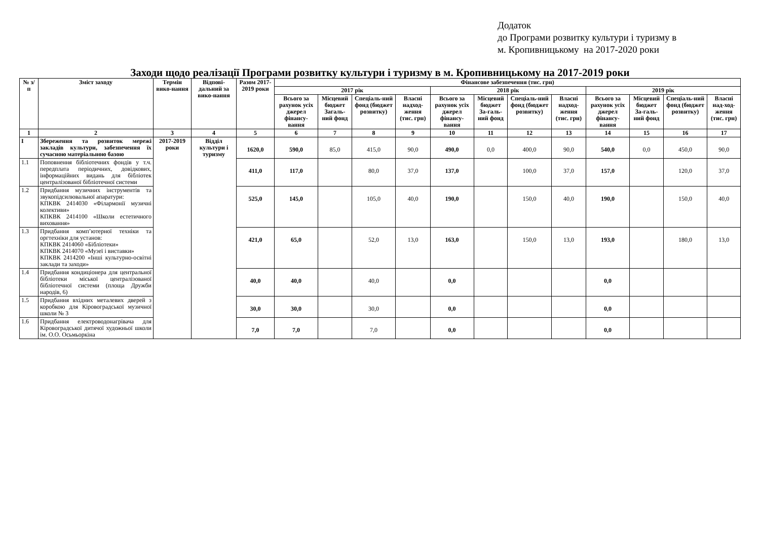Додаток
до Програми розвитку культури і туризму в
м. Кропивницькому на 2017-2020 роки
Заходи щодо реалізації Програми розвитку культури і туризму в м. Кропивницькому на 2017-2019 роки
| № з/п | Зміст заходу | Термін вико-нання | Відпові-дальний за вико-нання | Разом 2017-2019 роки | Фінансове забезпечення (тис. грн) | | | | | | | | | | | |
| --- | --- | --- | --- | --- | --- | --- | --- | --- | --- | --- | --- | --- | --- | --- | --- | --- |
| | | | | | 2017 рік | | | | 2018 рік | | | | 2019 рік | | | |
| | | | | | Всього за рахунок усіх джерел фінансу-вання | Місцевий бюджет Загаль-ний фонд | Спеціаль-ний фонд (бюджет розвитку) | Власні надход-ження (тис. грн) | Всього за рахунок усіх джерел фінансу-вання | Місцевий бюджет За-галь-ний фонд | Спеціаль-ний фонд (бюджет розвитку) | Власні надход-ження (тис. грн) | Всього за рахунок усіх джерел фінансу-вання | Місцевий бюджет За-галь-ний фонд | Спеціаль-ний фонд (бюджет розвитку) | Власні над-ход-ження (тис. грн) |
| 1 | 2 | 3 | 4 | 5 | 6 | 7 | 8 | 9 | 10 | 11 | 12 | 13 | 14 | 15 | 16 | 17 |
| I | Збереження та розвиток мережі закладів культури, забезпечення їх сучасною матеріальною базою | 2017-2019 роки | Відділ культури і туризму | 1620,0 | 590,0 | 85,0 | 415,0 | 90,0 | 490,0 | 0,0 | 400,0 | 90,0 | 540,0 | 0,0 | 450,0 | 90,0 |
| 1.1 | Поповнення бібліотечних фондів у т.ч. передплата періодичних, довідкових, інформаційних видань для бібліотек централізованої бібліотечної системи | | | 411,0 | 117,0 | | 80,0 | 37,0 | 137,0 | | 100,0 | 37,0 | 157,0 | | 120,0 | 37,0 |
| 1.2 | Придбання музичних інструментів та звукопідсилювальної апаратури: КПКВК 2414030 «Філармонії музичні колективи» КПКВК 2414100 «Школи естетичного виховання» | | | 525,0 | 145,0 | | 105,0 | 40,0 | 190,0 | | 150,0 | 40,0 | 190,0 | | 150,0 | 40,0 |
| 1.3 | Придбання комп’ютерної техніки та оргтехніки для установ: КПКВК 2414060 «Бібліотеки» КПКВК 2414070 «Музеї і виставки» КПКВК 2414200 «Інші культурно-освітні заклади та заходи» | | | 421,0 | 65,0 | | 52,0 | 13,0 | 163,0 | | 150,0 | 13,0 | 193,0 | | 180,0 | 13,0 |
| 1.4 | Придбання кондиціонера для центральної бібліотеки міської централізованої бібліотечної системи (площа Дружби народів, 6) | | | 40,0 | 40,0 | | 40,0 | | 0,0 | | | | 0,0 | | | |
| 1.5 | Придбання вхідних металевих дверей з коробкою для Кіровоградської музичної школи № 3 | | | 30,0 | 30,0 | | 30,0 | | 0,0 | | | | 0,0 | | | |
| 1.6 | Придбання електроводонагрівача для Кіровоградської дитячої художньої школи ім. О.О. Осьмьоркіна | | | 7,0 | 7,0 | | 7,0 | | 0,0 | | | | 0,0 | | | |